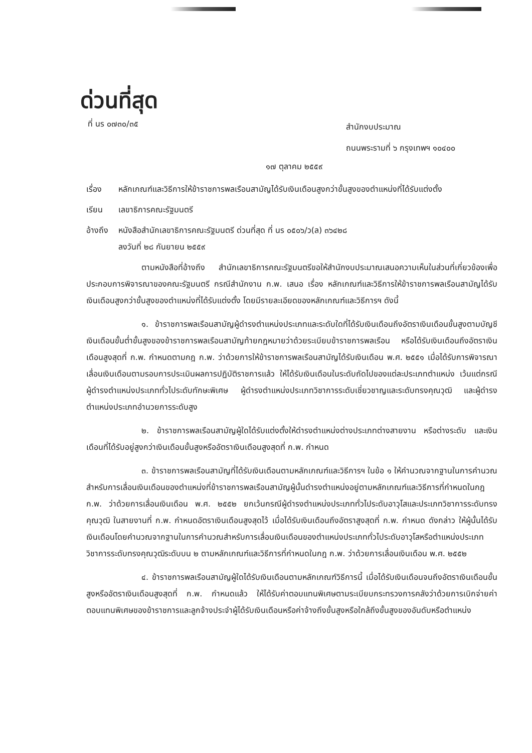ด่วนที่สุด
ที่ นร ๐๗๓๐/๓๕
สำนักงบประมาณ
ถนนพระรามที่ ๖ กรุงเทพฯ ๑๐๔๐๐
๑๗ ตุลาคม ๒๕๕๙
เรื่อง หลักเกณฑ์และวิธีการให้ข้าราชการพลเรือนสามัญได้รับเงินเดือนสูงกว่าขั้นสูงของตำแหน่งที่ได้รับแต่งตั้ง
เรียน เลขาธิการคณะรัฐมนตรี
อ้างถึง หนังสือสำนักเลขาธิการคณะรัฐมนตรี ด่วนที่สุด ที่ นร ๐๕๐๖/ว(ล) ๓๖๔๒๘
ลงวันที่ ๒๘ กันยายน ๒๕๕๙
ตามหนังสือที่อ้างถึง สำนักเลขาธิการคณะรัฐมนตรีขอให้สำนักงบประมาณเสนอความเห็นในส่วนที่เกี่ยวข้องเพื่อประกอบการพิจารณาของคณะรัฐมนตรี กรณีสำนักงาน ก.พ. เสนอ เรื่อง หลักเกณฑ์และวิธีการให้ข้าราชการพลเรือนสามัญได้รับเงินเดือนสูงกว่าขั้นสูงของตำแหน่งที่ได้รับแต่งตั้ง โดยมีรายละเอียดของหลักเกณฑ์และวิธีการฯ ดังนี้
๑. ข้าราชการพลเรือนสามัญผู้ดำรงตำแหน่งประเภทและระดับใดที่ได้รับเงินเดือนถึงอัตราเงินเดือนขั้นสูงตามบัญชีเงินเดือนขั้นต่ำขั้นสูงของข้าราชการพลเรือนสามัญท้ายกฎหมายว่าด้วยระเบียบข้าราชการพลเรือน หรือได้รับเงินเดือนถึงอัตราเงินเดือนสูงสุดที่ ก.พ. กำหนดตามกฎ ก.พ. ว่าด้วยการให้ข้าราชการพลเรือนสามัญได้รับเงินเดือน พ.ศ. ๒๕๕๑ เมื่อได้รับการพิจารณาเลื่อนเงินเดือนตามรอบการประเมินผลการปฏิบัติราชการแล้ว ให้ได้รับเงินเดือนในระดับถัดไปของแต่ละประเภทตำแหน่ง เว้นแต่กรณี ผู้ดำรงตำแหน่งประเภททั่วไประดับทักษะพิเศษ ผู้ดำรงตำแหน่งประเภทวิชาการระดับเชี่ยวชาญและระดับทรงคุณวุฒิ และผู้ดำรงตำแหน่งประเภทอำนวยการระดับสูง
๒. ข้าราชการพลเรือนสามัญผู้ใดได้รับแต่งตั้งให้ดำรงตำแหน่งต่างประเภทต่างสายงาน หรือต่างระดับ และเงินเดือนที่ได้รับอยู่สูงกว่าเงินเดือนขั้นสูงหรืออัตราเงินเดือนสูงสุดที่ ก.พ. กำหนด
๓. ข้าราชการพลเรือนสามัญที่ได้รับเงินเดือนตามหลักเกณฑ์และวิธีการฯ ในข้อ ๑ ให้คำนวณจากฐานในการคำนวณสำหรับการเลื่อนเงินเดือนของตำแหน่งที่ข้าราชการพลเรือนสามัญผู้นั้นดำรงตำแหน่งอยู่ตามหลักเกณฑ์และวิธีการที่กำหนดในกฎ ก.พ. ว่าด้วยการเลื่อนเงินเดือน พ.ศ. ๒๕๕๒ ยกเว้นกรณีผู้ดำรงตำแหน่งประเภททั่วไประดับอาวุโสและประเภทวิชาการระดับทรงคุณวุฒิ ในสายงานที่ ก.พ. กำหนดอัตราเงินเดือนสูงสุดไว้ เมื่อได้รับเงินเดือนถึงอัตราสูงสุดที่ ก.พ. กำหนด ดังกล่าว ให้ผู้นั้นได้รับเงินเดือนโดยคำนวณจากฐานในการคำนวณสำหรับการเลื่อนเงินเดือนของตำแหน่งประเภททั่วไประดับอาวุโสหรือตำแหน่งประเภทวิชาการระดับทรงคุณวุฒิระดับบน ๒ ตามหลักเกณฑ์และวิธีการที่กำหนดในกฎ ก.พ. ว่าด้วยการเลื่อนเงินเดือน พ.ศ. ๒๕๕๒
๔. ข้าราชการพลเรือนสามัญผู้ใดได้รับเงินเดือนตามหลักเกณฑ์วิธีการนี้ เมื่อได้รับเงินเดือนจนถึงอัตราเงินเดือนขั้นสูงหรืออัตราเงินเดือนสูงสุดที่ ก.พ. กำหนดแล้ว ให้ได้รับค่าตอบแทนพิเศษตามระเบียบกระทรวงการคลังว่าด้วยการเบิกจ่ายค่าตอบแทนพิเศษของข้าราชการและลูกจ้างประจำผู้ได้รับเงินเดือนหรือค่าจ้างถึงขั้นสูงหรือใกล้ถึงขั้นสูงของอันดับหรือตำแหน่ง